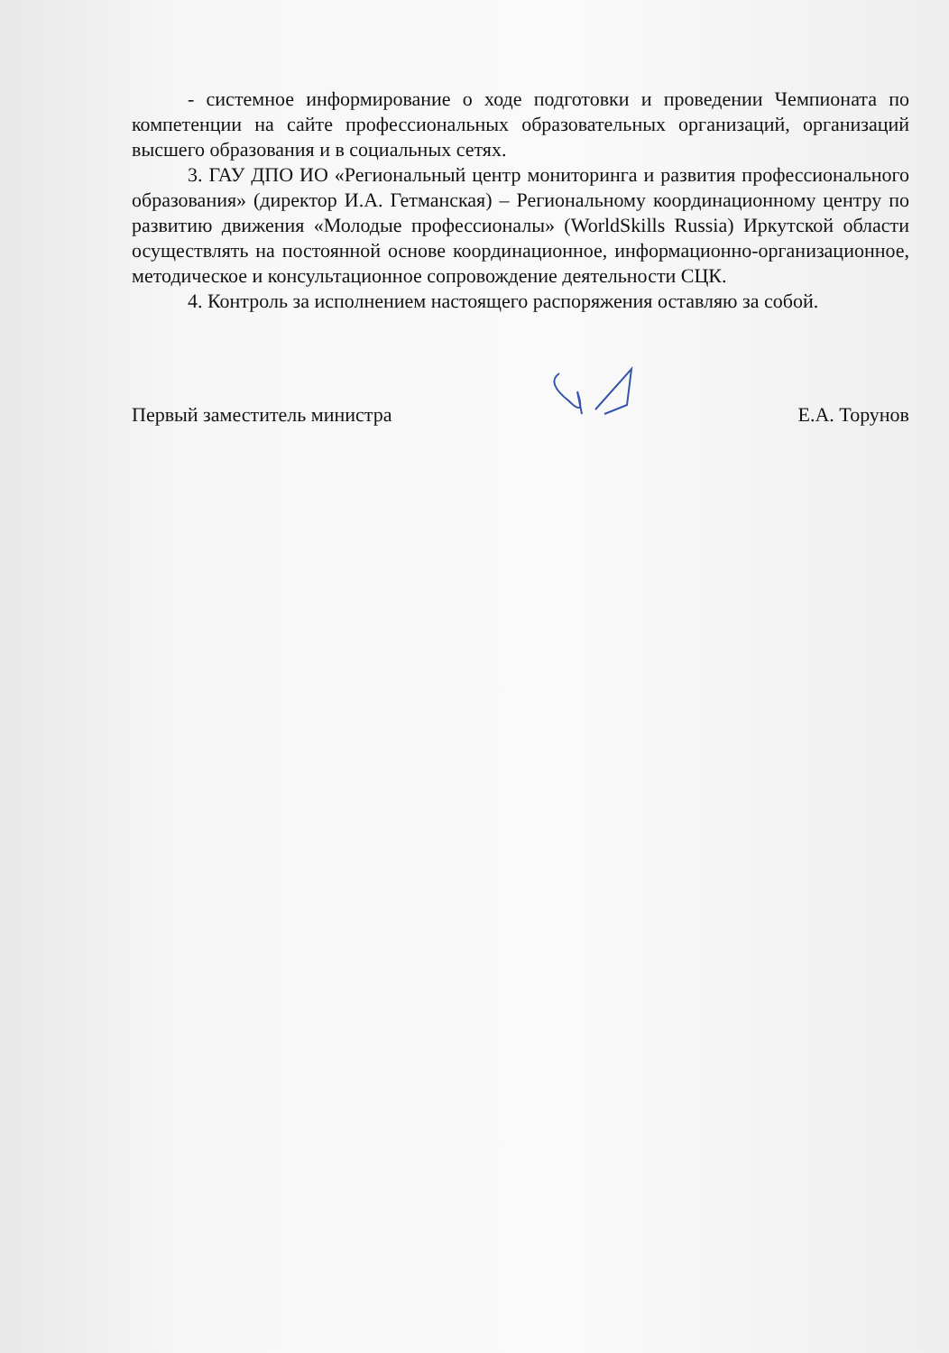- системное информирование о ходе подготовки и проведении Чемпионата по компетенции на сайте профессиональных образовательных организаций, организаций высшего образования и в социальных сетях.
3. ГАУ ДПО ИО «Региональный центр мониторинга и развития профессионального образования» (директор И.А. Гетманская) – Региональному координационному центру по развитию движения «Молодые профессионалы» (WorldSkills Russia) Иркутской области осуществлять на постоянной основе координационное, информационно-организационное, методическое и консультационное сопровождение деятельности СЦК.
4. Контроль за исполнением настоящего распоряжения оставляю за собой.
Первый заместитель министра Е.А. Торунов